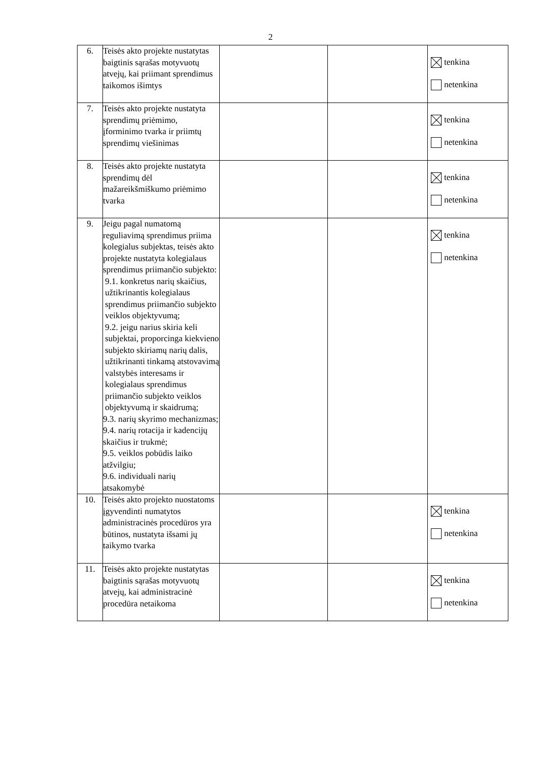2
| 6. | Teisės akto projekte nustatytas baigtinis sąrašas motyvuotų atvejų, kai priimant sprendimus taikomos išimtys | | | tenkina netenkina |
| 7. | Teisės akto projekte nustatyta sprendimų priėmimo, įforminimo tvarka ir priimtų sprendimų viešinimas | | | tenkina netenkina |
| 8. | Teisės akto projekte nustatyta sprendimų dėl mažareikšmiškumo priėmimo tvarka | | | tenkina netenkina |
| 9. | Jeigu pagal numatomą reguliavimą sprendimus priima kolegialus subjektas, teisės akto projekte nustatyta kolegialaus sprendimus priimančio subjekto: 9.1. konkretus narių skaičius, užtikrinantis kolegialaus sprendimus priimančio subjekto veiklos objektyvumą; 9.2. jeigu narius skiria keli subjektai, proporcinga kiekvieno subjekto skiriamų narių dalis, užtikrinanti tinkamą atstovavimą valstybės interesams ir kolegialaus sprendimus priimančio subjekto veiklos objektyvumą ir skaidrumą; 9.3. narių skyrimo mechanizmas; 9.4. narių rotacija ir kadencijų skaičius ir trukmė; 9.5. veiklos pobūdis laiko atžvilgiu; 9.6. individuali narių atsakomybė | | | tenkina netenkina |
| 10. | Teisės akto projekto nuostatoms įgyvendinti numatytos administracinės procedūros yra būtinos, nustatyta išsami jų taikymo tvarka | | | tenkina netenkina |
| 11. | Teisės akto projekte nustatytas baigtinis sąrašas motyvuotų atvejų, kai administracinė procedūra netaikoma | | | tenkina netenkina |